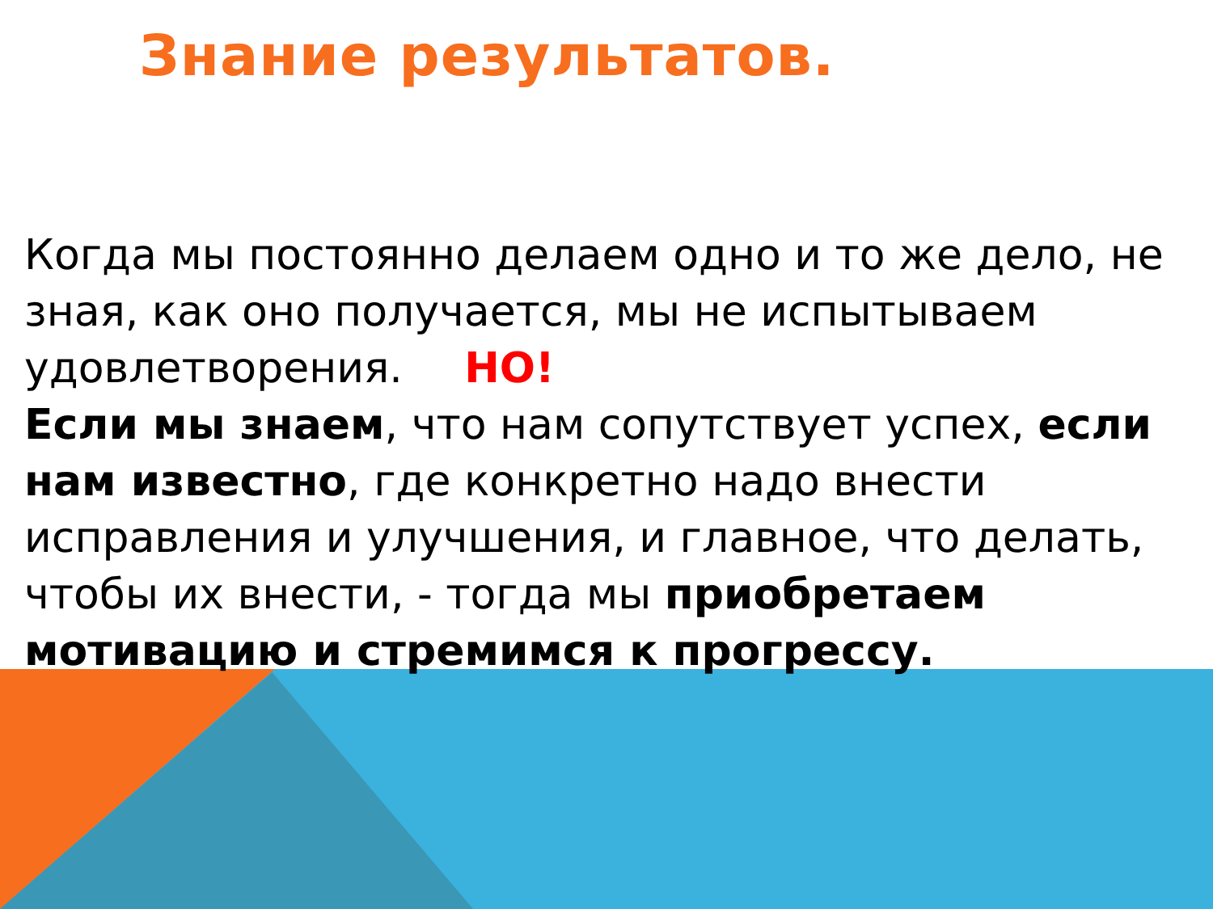Знание результатов.
Когда мы постоянно делаем одно и то же дело, не зная, как оно получается, мы не испытываем удовлетворения. НО!
Если мы знаем, что нам сопутствует успех, если нам известно, где конкретно надо внести исправления и улучшения, и главное, что делать, чтобы их внести, - тогда мы приобретаем мотивацию и стремимся к прогрессу.